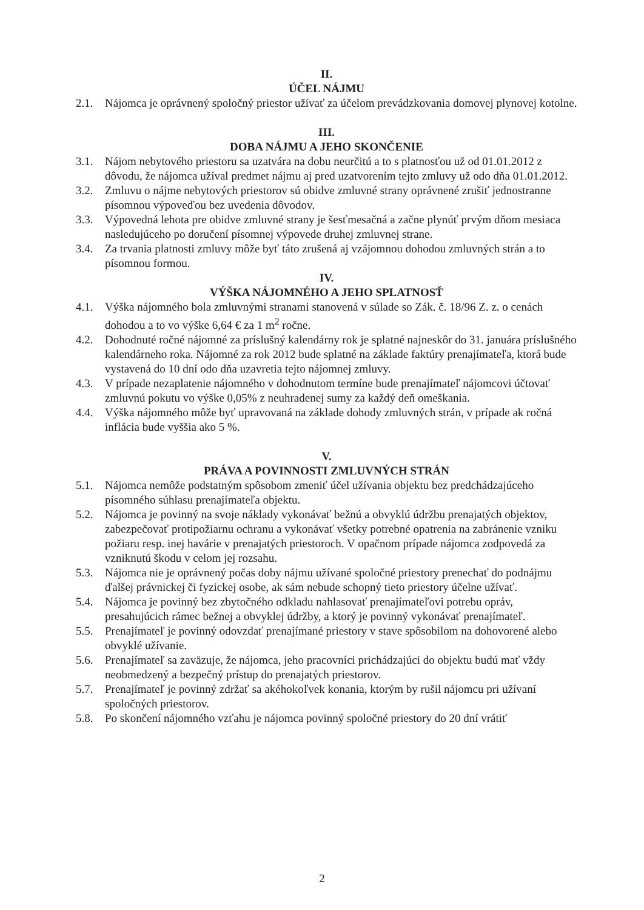II.
ÚČEL NÁJMU
2.1. Nájomca je oprávnený spoločný priestor užívať za účelom prevádzkovania domovej plynovej kotolne.
III.
DOBA NÁJMU A JEHO SKONČENIE
3.1. Nájom nebytového priestoru sa uzatvára na dobu neurčitú a to s platnosťou už od 01.01.2012 z dôvodu, že nájomca užíval predmet nájmu aj pred uzatvorením tejto zmluvy už odo dňa 01.01.2012.
3.2. Zmluvu o nájme nebytových priestorov sú obidve zmluvné strany oprávnené zrušiť jednostranne písomnou výpoveďou bez uvedenia dôvodov.
3.3. Výpovedná lehota pre obidve zmluvné strany je šesťmesačná a začne plynúť prvým dňom mesiaca nasledujúceho po doručení písomnej výpovede druhej zmluvnej strane.
3.4. Za trvania platnosti zmluvy môže byť táto zrušená aj vzájomnou dohodou zmluvných strán a to písomnou formou.
IV.
VÝŠKA NÁJOMNÉHO A JEHO SPLATNOSŤ
4.1. Výška nájomného bola zmluvnými stranami stanovená v súlade so Zák. č. 18/96 Z. z. o cenách dohodou a to vo výške 6,64 € za 1 m<sup>2</sup> ročne.
4.2. Dohodnuté ročné nájomné za príslušný kalendárny rok je splatné najneskôr do 31. januára príslušného kalendárneho roka. Nájomné za rok 2012 bude splatné na základe faktúry prenajímateľa, ktorá bude vystavená do 10 dní odo dňa uzavretia tejto nájomnej zmluvy.
4.3. V prípade nezaplatenie nájomného v dohodnutom termíne bude prenajímateľ nájomcovi účtovať zmluvnú pokutu vo výške 0,05% z neuhradenej sumy za každý deň omeškania.
4.4. Výška nájomného môže byť upravovaná na základe dohody zmluvných strán, v prípade ak ročná inflácia bude vyššia ako 5 %.
V.
PRÁVA A POVINNOSTI ZMLUVNÝCH STRÁN
5.1. Nájomca nemôže podstatným spôsobom zmeniť účel užívania objektu bez predchádzajúceho písomného súhlasu prenajímateľa objektu.
5.2. Nájomca je povinný na svoje náklady vykonávať bežnú a obvyklú údržbu prenajatých objektov, zabezpečovať protipožiarnu ochranu a vykonávať všetky potrebné opatrenia na zabránenie vzniku požiaru resp. inej havárie v prenajatých priestoroch. V opačnom prípade nájomca zodpovedá za vzniknutú škodu v celom jej rozsahu.
5.3. Nájomca nie je oprávnený počas doby nájmu užívané spoločné priestory prenechať do podnájmu ďalšej právnickej či fyzickej osobe, ak sám nebude schopný tieto priestory účelne užívať.
5.4. Nájomca je povinný bez zbytočného odkladu nahlasovať prenajímateľovi potrebu opráv, presahujúcich rámec bežnej a obvyklej údržby, a ktorý je povinný vykonávať prenajímateľ.
5.5. Prenajímateľ je povinný odovzdať prenajímané priestory v stave spôsobilom na dohovorené alebo obvyklé užívanie.
5.6. Prenajímateľ sa zaväzuje, že nájomca, jeho pracovníci prichádzajúci do objektu budú mať vždy neobmedzený a bezpečný prístup do prenajatých priestorov.
5.7. Prenajímateľ je povinný zdržať sa akéhokoľvek konania, ktorým by rušil nájomcu pri užívaní spoločných priestorov.
5.8. Po skončení nájomného vzťahu je nájomca povinný spoločné priestory do 20 dní vrátiť
2